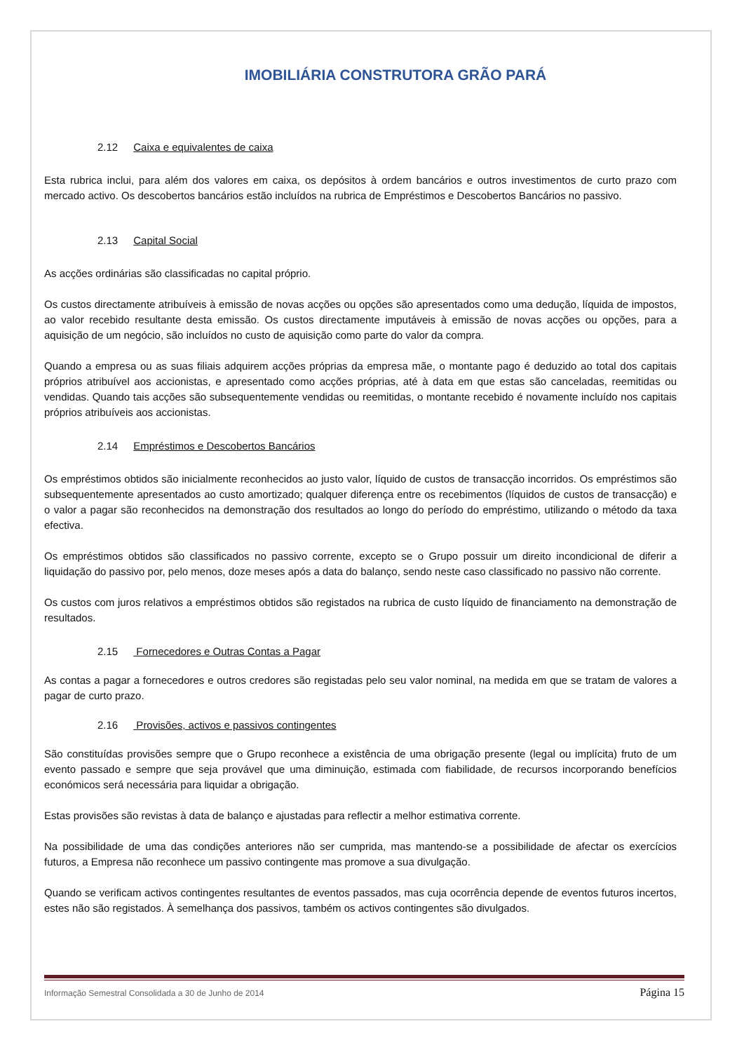IMOBILIÁRIA CONSTRUTORA GRÃO PARÁ
2.12 Caixa e equivalentes de caixa
Esta rubrica inclui, para além dos valores em caixa, os depósitos à ordem bancários e outros investimentos de curto prazo com mercado activo. Os descobertos bancários estão incluídos na rubrica de Empréstimos e Descobertos Bancários no passivo.
2.13 Capital Social
As acções ordinárias são classificadas no capital próprio.
Os custos directamente atribuíveis à emissão de novas acções ou opções são apresentados como uma dedução, líquida de impostos, ao valor recebido resultante desta emissão. Os custos directamente imputáveis à emissão de novas acções ou opções, para a aquisição de um negócio, são incluídos no custo de aquisição como parte do valor da compra.
Quando a empresa ou as suas filiais adquirem acções próprias da empresa mãe, o montante pago é deduzido ao total dos capitais próprios atribuível aos accionistas, e apresentado como acções próprias, até à data em que estas são canceladas, reemitidas ou vendidas. Quando tais acções são subsequentemente vendidas ou reemitidas, o montante recebido é novamente incluído nos capitais próprios atribuíveis aos accionistas.
2.14 Empréstimos e Descobertos Bancários
Os empréstimos obtidos são inicialmente reconhecidos ao justo valor, líquido de custos de transacção incorridos. Os empréstimos são subsequentemente apresentados ao custo amortizado; qualquer diferença entre os recebimentos (líquidos de custos de transacção) e o valor a pagar são reconhecidos na demonstração dos resultados ao longo do período do empréstimo, utilizando o método da taxa efectiva.
Os empréstimos obtidos são classificados no passivo corrente, excepto se o Grupo possuir um direito incondicional de diferir a liquidação do passivo por, pelo menos, doze meses após a data do balanço, sendo neste caso classificado no passivo não corrente.
Os custos com juros relativos a empréstimos obtidos são registados na rubrica de custo líquido de financiamento na demonstração de resultados.
2.15 Fornecedores e Outras Contas a Pagar
As contas a pagar a fornecedores e outros credores são registadas pelo seu valor nominal, na medida em que se tratam de valores a pagar de curto prazo.
2.16 Provisões, activos e passivos contingentes
São constituídas provisões sempre que o Grupo reconhece a existência de uma obrigação presente (legal ou implícita) fruto de um evento passado e sempre que seja provável que uma diminuição, estimada com fiabilidade, de recursos incorporando benefícios económicos será necessária para liquidar a obrigação.
Estas provisões são revistas à data de balanço e ajustadas para reflectir a melhor estimativa corrente.
Na possibilidade de uma das condições anteriores não ser cumprida, mas mantendo-se a possibilidade de afectar os exercícios futuros, a Empresa não reconhece um passivo contingente mas promove a sua divulgação.
Quando se verificam activos contingentes resultantes de eventos passados, mas cuja ocorrência depende de eventos futuros incertos, estes não são registados. À semelhança dos passivos, também os activos contingentes são divulgados.
Informação Semestral Consolidada a 30 de Junho de 2014 Página 15